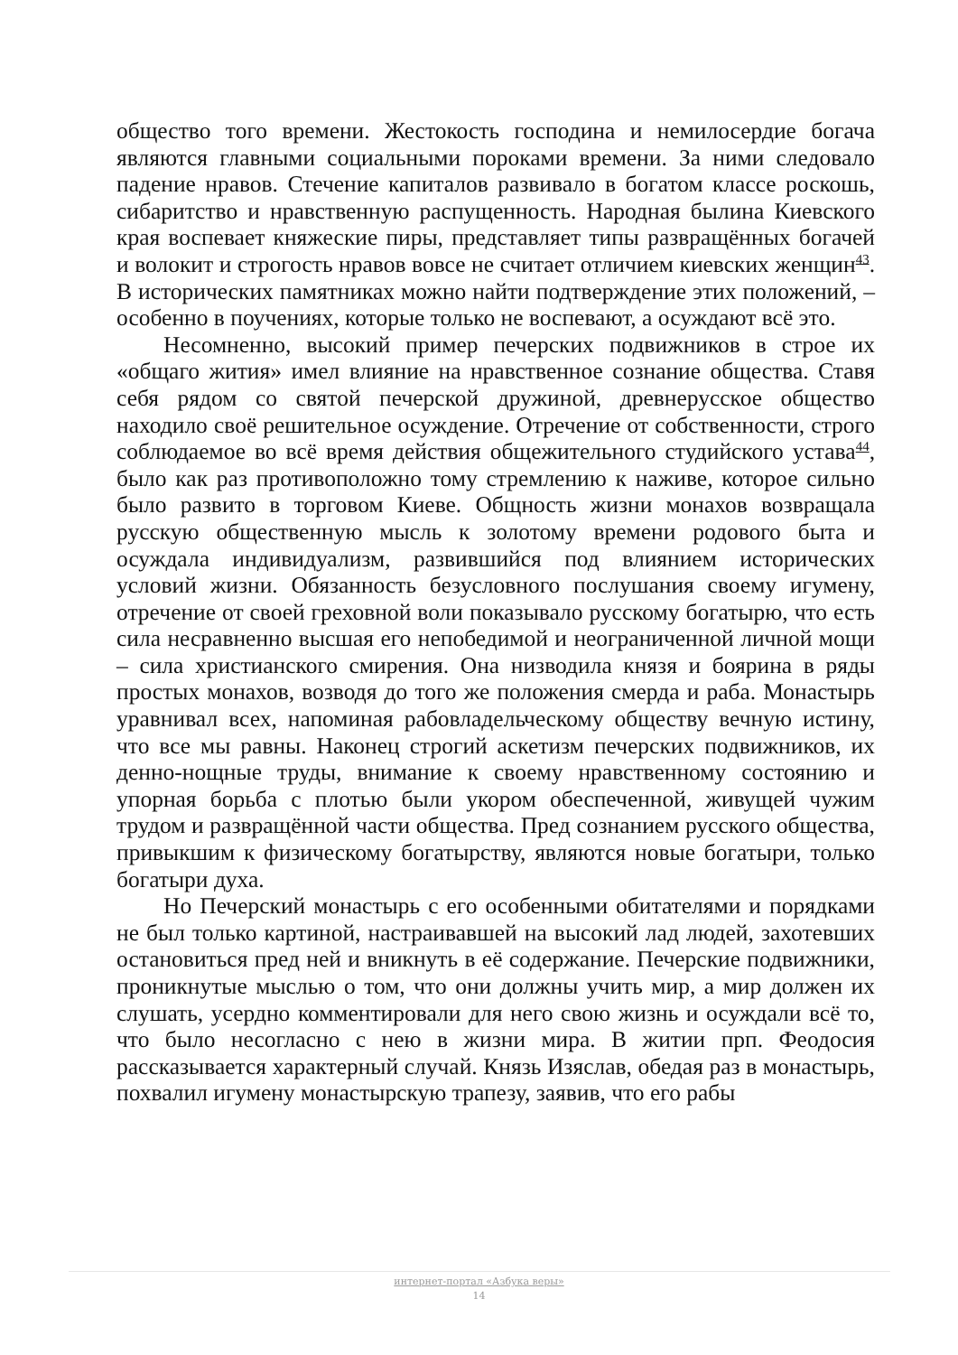общество того времени. Жестокость господина и немилосердие богача являются главными социальными пороками времени. За ними следовало падение нравов. Стечение капиталов развивало в богатом классе роскошь, сибаритство и нравственную распущенность. Народная былина Киевского края воспевает княжеские пиры, представляет типы развращённых богачей и волокит и строгость нравов вовсе не считает отличием киевских женщин<sup>43</sup>. В исторических памятниках можно найти подтверждение этих положений, – особенно в поучениях, которые только не воспевают, а осуждают всё это.
Несомненно, высокий пример печерских подвижников в строе их «общаго жития» имел влияние на нравственное сознание общества. Ставя себя рядом со святой печерской дружиной, древнерусское общество находило своё решительное осуждение. Отречение от собственности, строго соблюдаемое во всё время действия общежительного студийского устава<sup>44</sup>, было как раз противоположно тому стремлению к наживе, которое сильно было развито в торговом Киеве. Общность жизни монахов возвращала русскую общественную мысль к золотому времени родового быта и осуждала индивидуализм, развившийся под влиянием исторических условий жизни. Обязанность безусловного послушания своему игумену, отречение от своей греховной воли показывало русскому богатырю, что есть сила несравненно высшая его непобедимой и неограниченной личной мощи – сила христианского смирения. Она низводила князя и боярина в ряды простых монахов, возводя до того же положения смерда и раба. Монастырь уравнивал всех, напоминая рабовладельческому обществу вечную истину, что все мы равны. Наконец строгий аскетизм печерских подвижников, их денно-нощные труды, внимание к своему нравственному состоянию и упорная борьба с плотью были укором обеспеченной, живущей чужим трудом и развращённой части общества. Пред сознанием русского общества, привыкшим к физическому богатырству, являются новые богатыри, только богатыри духа.
Но Печерский монастырь с его особенными обитателями и порядками не был только картиной, настраивавшей на высокий лад людей, захотевших остановиться пред ней и вникнуть в её содержание. Печерские подвижники, проникнутые мыслью о том, что они должны учить мир, а мир должен их слушать, усердно комментировали для него свою жизнь и осуждали всё то, что было несогласно с нею в жизни мира. В житии прп. Феодосия рассказывается характерный случай. Князь Изяслав, обедая раз в монастырь, похвалил игумену монастырскую трапезу, заявив, что его рабы
интернет-портал «Азбука веры»
14